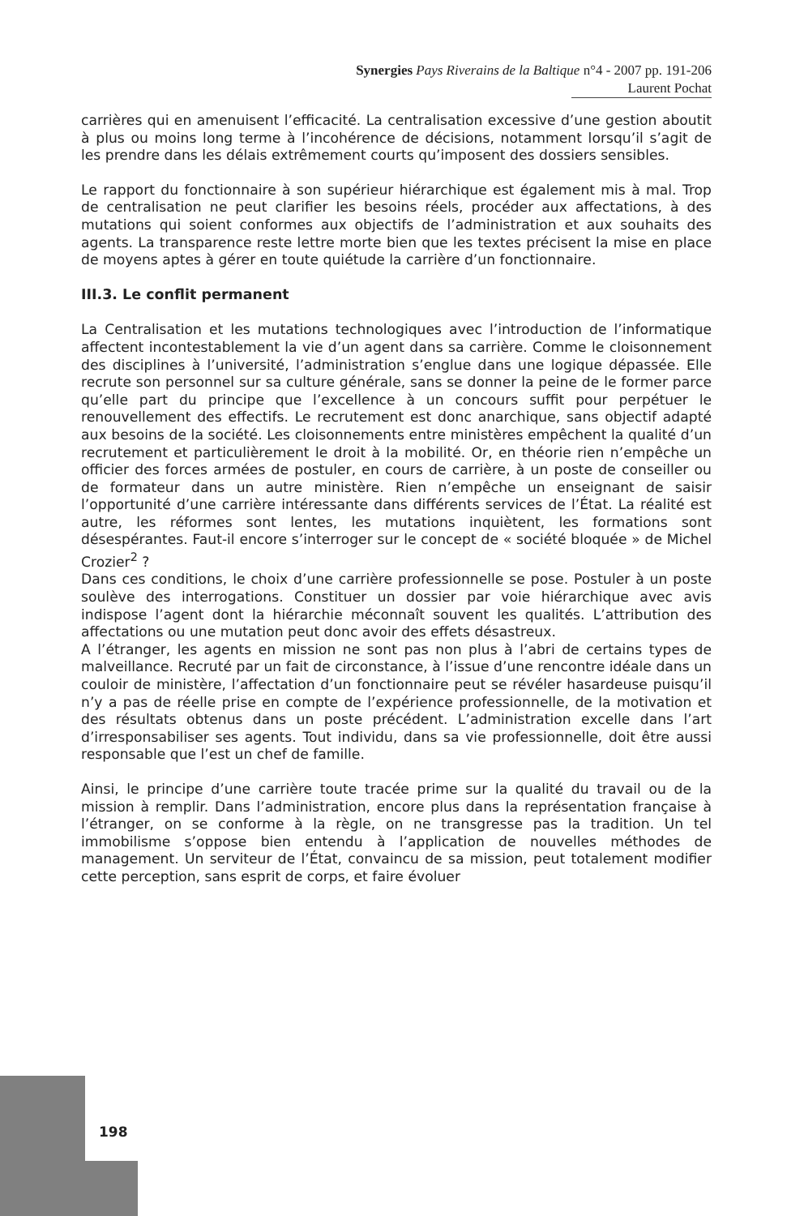Synergies Pays Riverains de la Baltique n°4 - 2007 pp. 191-206
Laurent Pochat
carrières qui en amenuisent l’efficacité. La centralisation excessive d’une gestion aboutit à plus ou moins long terme à l’incohérence de décisions, notamment lorsqu’il s’agit de les prendre dans les délais extrêmement courts qu’imposent des dossiers sensibles.
Le rapport du fonctionnaire à son supérieur hiérarchique est également mis à mal. Trop de centralisation ne peut clarifier les besoins réels, procéder aux affectations, à des mutations qui soient conformes aux objectifs de l’administration et aux souhaits des agents. La transparence reste lettre morte bien que les textes précisent la mise en place de moyens aptes à gérer en toute quiétude la carrière d’un fonctionnaire.
III.3. Le conflit permanent
La Centralisation et les mutations technologiques avec l’introduction de l’informatique affectent incontestablement la vie d’un agent dans sa carrière. Comme le cloisonnement des disciplines à l’université, l’administration s’englue dans une logique dépassée. Elle recrute son personnel sur sa culture générale, sans se donner la peine de le former parce qu’elle part du principe que l’excellence à un concours suffit pour perpétuer le renouvellement des effectifs. Le recrutement est donc anarchique, sans objectif adapté aux besoins de la société. Les cloisonnements entre ministères empêchent la qualité d’un recrutement et particulièrement le droit à la mobilité. Or, en théorie rien n’empêche un officier des forces armées de postuler, en cours de carrière, à un poste de conseiller ou de formateur dans un autre ministère. Rien n’empêche un enseignant de saisir l’opportunité d’une carrière intéressante dans différents services de l’État. La réalité est autre, les réformes sont lentes, les mutations inquiètent, les formations sont désespérantes. Faut-il encore s’interroger sur le concept de « société bloquée » de Michel Crozier<sup>2</sup> ?
Dans ces conditions, le choix d’une carrière professionnelle se pose. Postuler à un poste soulève des interrogations. Constituer un dossier par voie hiérarchique avec avis indispose l’agent dont la hiérarchie méconnaît souvent les qualités. L’attribution des affectations ou une mutation peut donc avoir des effets désastreux.
A l’étranger, les agents en mission ne sont pas non plus à l’abri de certains types de malveillance. Recruté par un fait de circonstance, à l’issue d’une rencontre idéale dans un couloir de ministère, l’affectation d’un fonctionnaire peut se révéler hasardeuse puisqu’il n’y a pas de réelle prise en compte de l’expérience professionnelle, de la motivation et des résultats obtenus dans un poste précédent. L’administration excelle dans l’art d’irresponsabiliser ses agents. Tout individu, dans sa vie professionnelle, doit être aussi responsable que l’est un chef de famille.
Ainsi, le principe d’une carrière toute tracée prime sur la qualité du travail ou de la mission à remplir. Dans l’administration, encore plus dans la représentation française à l’étranger, on se conforme à la règle, on ne transgresse pas la tradition. Un tel immobilisme s’oppose bien entendu à l’application de nouvelles méthodes de management. Un serviteur de l’État, convaincu de sa mission, peut totalement modifier cette perception, sans esprit de corps, et faire évoluer
198